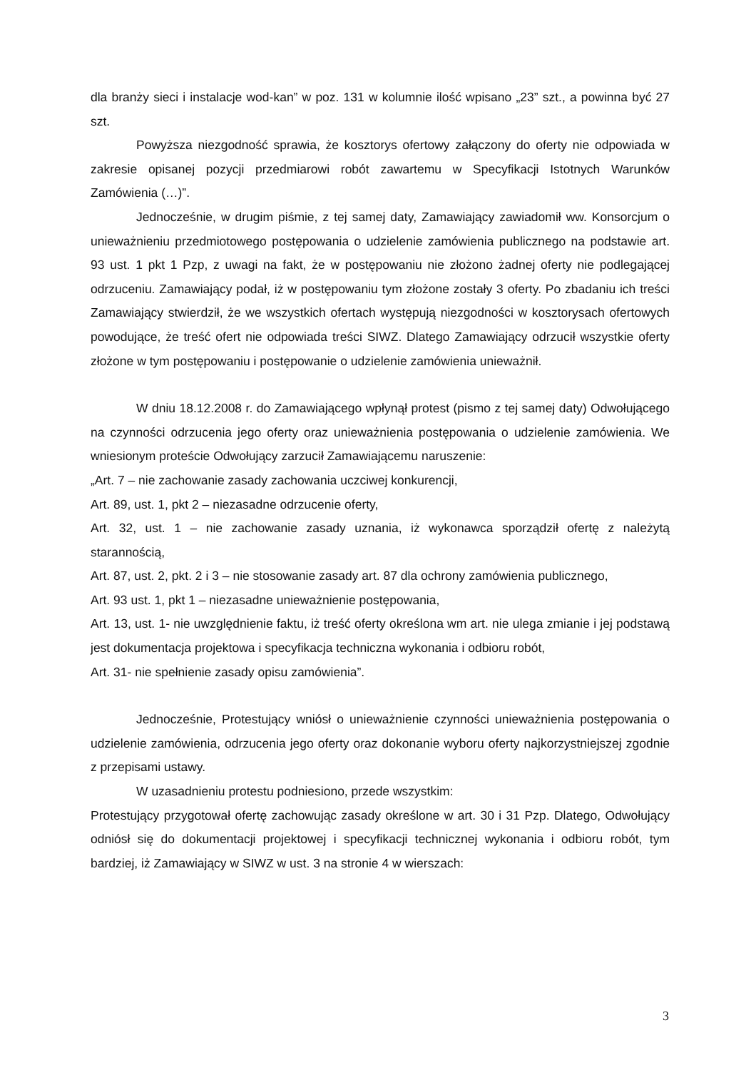dla branży sieci i instalacje wod-kan” w poz. 131 w kolumnie ilość wpisano „23” szt., a powinna być 27 szt.
Powyższa niezgodność sprawia, że kosztorys ofertowy załączony do oferty nie odpowiada w zakresie opisanej pozycji przedmiarowi robót zawartemu w Specyfikacji Istotnych Warunków Zamówienia (…)”.
Jednocześnie, w drugim piśmie, z tej samej daty, Zamawiający zawiadomił ww. Konsorcjum o unieważnieniu przedmiotowego postępowania o udzielenie zamówienia publicznego na podstawie art. 93 ust. 1 pkt 1 Pzp, z uwagi na fakt, że w postępowaniu nie złożono żadnej oferty nie podlegającej odrzuceniu. Zamawiający podał, iż w postępowaniu tym złożone zostały 3 oferty. Po zbadaniu ich treści Zamawiający stwierdził, że we wszystkich ofertach występują niezgodności w kosztorysach ofertowych powodujące, że treść ofert nie odpowiada treści SIWZ. Dlatego Zamawiający odrzucił wszystkie oferty złożone w tym postępowaniu i postępowanie o udzielenie zamówienia unieważnił.
W dniu 18.12.2008 r. do Zamawiającego wpłynął protest (pismo z tej samej daty) Odwołującego na czynności odrzucenia jego oferty oraz unieważnienia postępowania o udzielenie zamówienia. We wniesionym proteście Odwołujący zarzucił Zamawiającemu naruszenie:
„Art. 7 – nie zachowanie zasady zachowania uczciwej konkurencji,
Art. 89, ust. 1, pkt 2 – niezasadne odrzucenie oferty,
Art. 32, ust. 1 – nie zachowanie zasady uznania, iż wykonawca sporządził ofertę z należytą starannością,
Art. 87, ust. 2, pkt. 2 i 3 – nie stosowanie zasady art. 87 dla ochrony zamówienia publicznego,
Art. 93 ust. 1, pkt 1 – niezasadne unieważnienie postępowania,
Art. 13, ust. 1- nie uwzględnienie faktu, iż treść oferty określona wm art. nie ulega zmianie i jej podstawą jest dokumentacja projektowa i specyfikacja techniczna wykonania i odbioru robót,
Art. 31- nie spełnienie zasady opisu zamówienia”.
Jednocześnie, Protestujący wniósł o unieważnienie czynności unieważnienia postępowania o udzielenie zamówienia, odrzucenia jego oferty oraz dokonanie wyboru oferty najkorzystniejszej zgodnie z przepisami ustawy.
W uzasadnieniu protestu podniesiono, przede wszystkim:
Protestujący przygotował ofertę zachowując zasady określone w art. 30 i 31 Pzp. Dlatego, Odwołujący odniósł się do dokumentacji projektowej i specyfikacji technicznej wykonania i odbioru robót, tym bardziej, iż Zamawiający w SIWZ w ust. 3 na stronie 4 w wierszach:
3